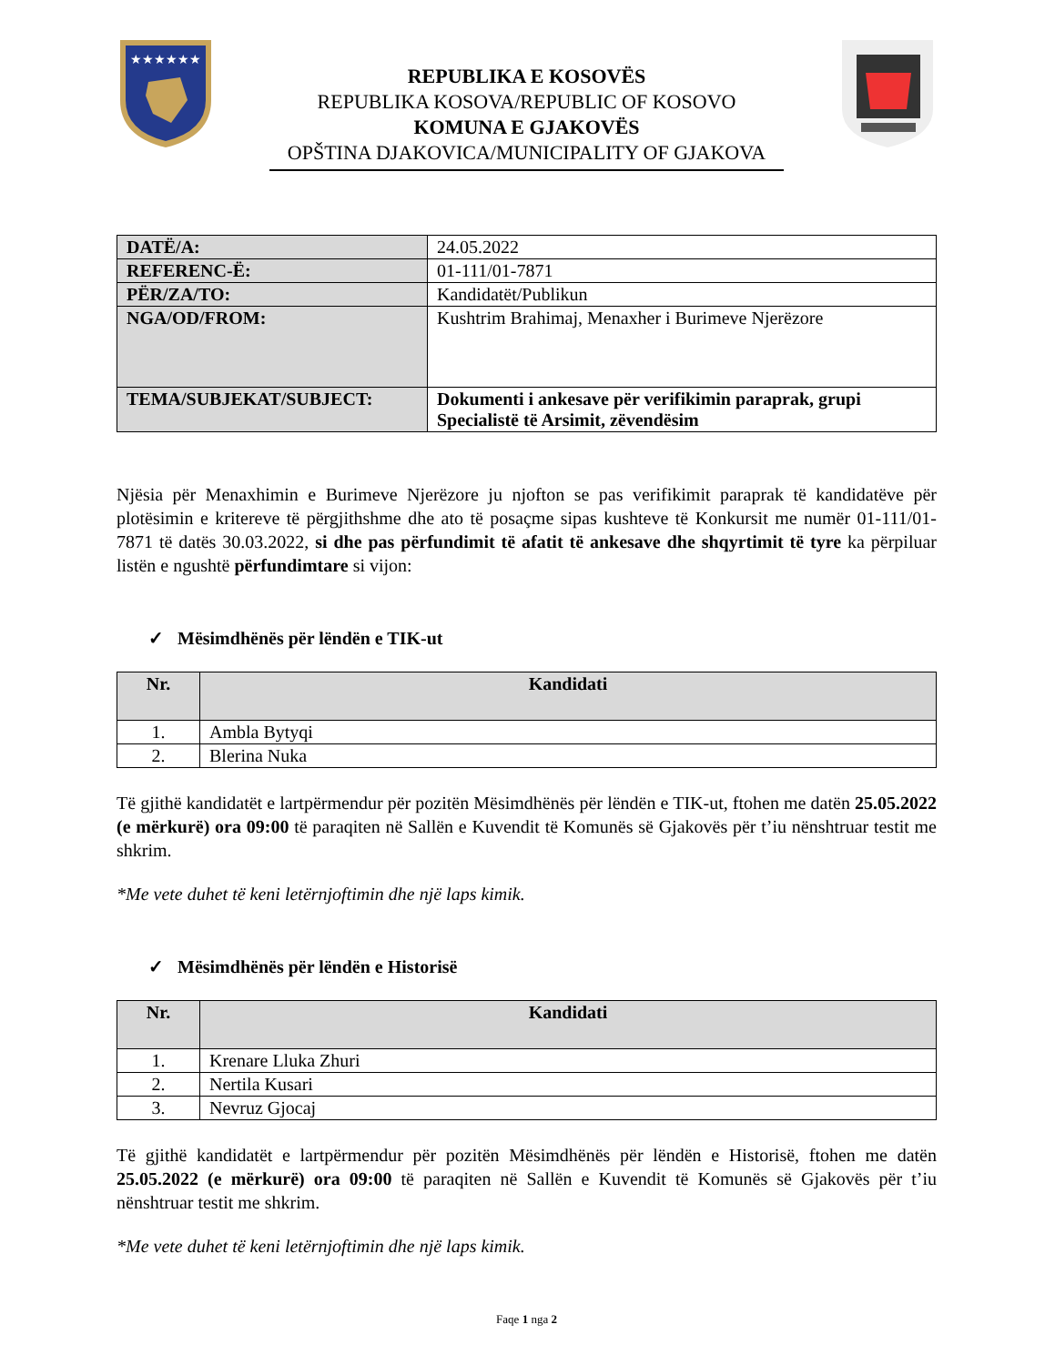★★★★★★
REPUBLIKA E KOSOVËS
REPUBLIKA KOSOVA/REPUBLIC OF KOSOVO
KOMUNA E GJAKOVËS
OPŠTINA DJAKOVICA/MUNICIPALITY OF GJAKOVA
| DATË/A: | 24.05.2022 |
| REFERENC-Ë: | 01-111/01-7871 |
| PËR/ZA/TO: | Kandidatët/Publikun |
| NGA/OD/FROM: | Kushtrim Brahimaj, Menaxher i Burimeve Njerëzore |
| TEMA/SUBJEKAT/SUBJECT: | Dokumenti i ankesave për verifikimin paraprak, grupi Specialistë të Arsimit, zëvendësim |
Njësia për Menaxhimin e Burimeve Njerëzore ju njofton se pas verifikimit paraprak të kandidatëve për plotësimin e kritereve të përgjithshme dhe ato të posaçme sipas kushteve të Konkursit me numër 01-111/01-7871 të datës 30.03.2022, si dhe pas përfundimit të afatit të ankesave dhe shqyrtimit të tyre ka përpiluar listën e ngushtë përfundimtare si vijon:
✓ Mësimdhënës për lëndën e TIK-ut
| Nr. | Kandidati |
| --- | --- |
| 1. | Ambla Bytyqi |
| 2. | Blerina Nuka |
Të gjithë kandidatët e lartpërmendur për pozitën Mësimdhënës për lëndën e TIK-ut, ftohen me datën 25.05.2022 (e mërkurë) ora 09:00 të paraqiten në Sallën e Kuvendit të Komunës së Gjakovës për t’iu nënshtruar testit me shkrim.
*Me vete duhet të keni letërnjoftimin dhe një laps kimik.
✓ Mësimdhënës për lëndën e Historisë
| Nr. | Kandidati |
| --- | --- |
| 1. | Krenare Lluka Zhuri |
| 2. | Nertila Kusari |
| 3. | Nevruz Gjocaj |
Të gjithë kandidatët e lartpërmendur për pozitën Mësimdhënës për lëndën e Historisë, ftohen me datën 25.05.2022 (e mërkurë) ora 09:00 të paraqiten në Sallën e Kuvendit të Komunës së Gjakovës për t’iu nënshtruar testit me shkrim.
*Me vete duhet të keni letërnjoftimin dhe një laps kimik.
Faqe 1 nga 2